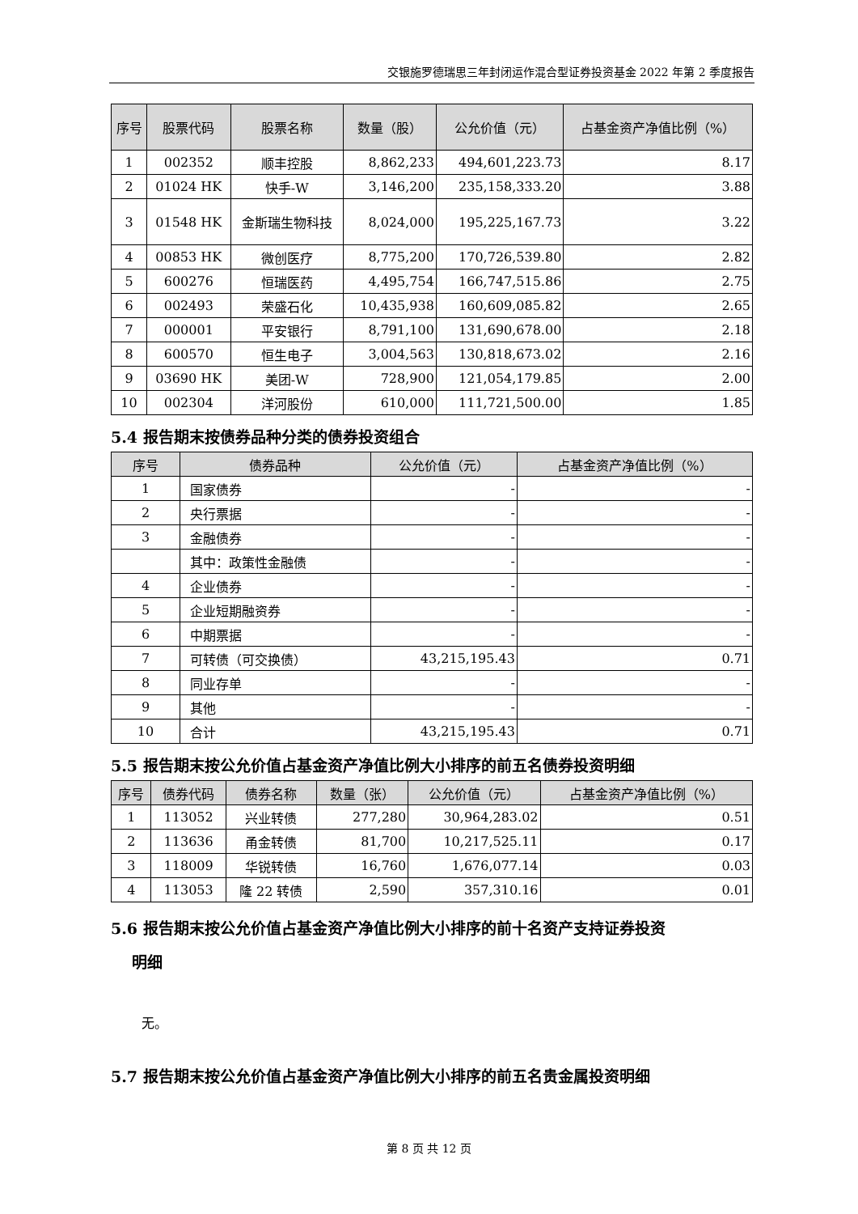交银施罗德瑞思三年封闭运作混合型证券投资基金 2022 年第 2 季度报告
| 序号 | 股票代码 | 股票名称 | 数量（股） | 公允价值（元） | 占基金资产净值比例（%） |
| --- | --- | --- | --- | --- | --- |
| 1 | 002352 | 顺丰控股 | 8,862,233 | 494,601,223.73 | 8.17 |
| 2 | 01024 HK | 快手-W | 3,146,200 | 235,158,333.20 | 3.88 |
| 3 | 01548 HK | 金斯瑞生物科技 | 8,024,000 | 195,225,167.73 | 3.22 |
| 4 | 00853 HK | 微创医疗 | 8,775,200 | 170,726,539.80 | 2.82 |
| 5 | 600276 | 恒瑞医药 | 4,495,754 | 166,747,515.86 | 2.75 |
| 6 | 002493 | 荣盛石化 | 10,435,938 | 160,609,085.82 | 2.65 |
| 7 | 000001 | 平安银行 | 8,791,100 | 131,690,678.00 | 2.18 |
| 8 | 600570 | 恒生电子 | 3,004,563 | 130,818,673.02 | 2.16 |
| 9 | 03690 HK | 美团-W | 728,900 | 121,054,179.85 | 2.00 |
| 10 | 002304 | 洋河股份 | 610,000 | 111,721,500.00 | 1.85 |
5.4 报告期末按债券品种分类的债券投资组合
| 序号 | 债券品种 | 公允价值（元） | 占基金资产净值比例（%） |
| --- | --- | --- | --- |
| 1 | 国家债券 | - | - |
| 2 | 央行票据 | - | - |
| 3 | 金融债券 | - | - |
| | 其中：政策性金融债 | - | - |
| 4 | 企业债券 | - | - |
| 5 | 企业短期融资券 | - | - |
| 6 | 中期票据 | - | - |
| 7 | 可转债（可交换债） | 43,215,195.43 | 0.71 |
| 8 | 同业存单 | - | - |
| 9 | 其他 | - | - |
| 10 | 合计 | 43,215,195.43 | 0.71 |
5.5 报告期末按公允价值占基金资产净值比例大小排序的前五名债券投资明细
| 序号 | 债券代码 | 债券名称 | 数量（张） | 公允价值（元） | 占基金资产净值比例（%） |
| --- | --- | --- | --- | --- | --- |
| 1 | 113052 | 兴业转债 | 277,280 | 30,964,283.02 | 0.51 |
| 2 | 113636 | 甬金转债 | 81,700 | 10,217,525.11 | 0.17 |
| 3 | 118009 | 华锐转债 | 16,760 | 1,676,077.14 | 0.03 |
| 4 | 113053 | 隆 22 转债 | 2,590 | 357,310.16 | 0.01 |
5.6 报告期末按公允价值占基金资产净值比例大小排序的前十名资产支持证券投资
明细
无。
5.7 报告期末按公允价值占基金资产净值比例大小排序的前五名贵金属投资明细
第 8 页 共 12 页